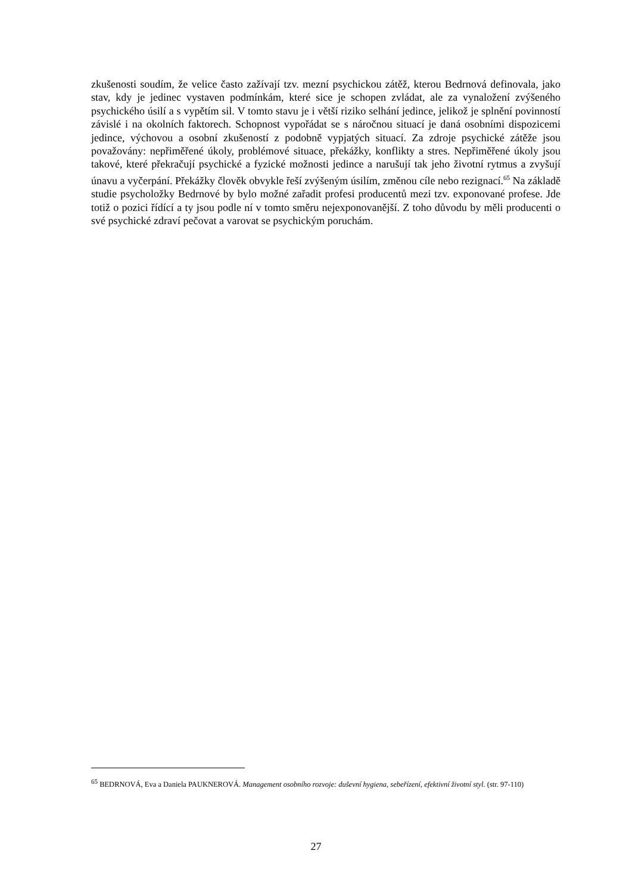zkušenosti soudím, že velice často zažívají tzv. mezní psychickou zátěž, kterou Bedrnová definovala, jako stav, kdy je jedinec vystaven podmínkám, které sice je schopen zvládat, ale za vynaložení zvýšeného psychického úsilí a s vypětím sil. V tomto stavu je i větší riziko selhání jedince, jelikož je splnění povinností závislé i na okolních faktorech. Schopnost vypořádat se s náročnou situací je daná osobními dispozicemi jedince, výchovou a osobní zkušeností z podobně vypjatých situací. Za zdroje psychické zátěže jsou považovány: nepřiměřené úkoly, problémové situace, překážky, konflikty a stres. Nepřiměřené úkoly jsou takové, které překračují psychické a fyzické možnosti jedince a narušují tak jeho životní rytmus a zvyšují únavu a vyčerpání. Překážky člověk obvykle řeší zvýšeným úsilím, změnou cíle nebo rezignací.<sup>65</sup> Na základě studie psycholožky Bedrnové by bylo možné zařadit profesi producentů mezi tzv. exponované profese. Jde totiž o pozici řídící a ty jsou podle ní v tomto směru nejexponovanější. Z toho důvodu by měli producenti o své psychické zdraví pečovat a varovat se psychickým poruchám.
<sup>65</sup> BEDRNOVÁ, Eva a Daniela PAUKNEROVÁ. Management osobního rozvoje: duševní hygiena, sebeřízení, efektivní životní styl. (str. 97-110)
27